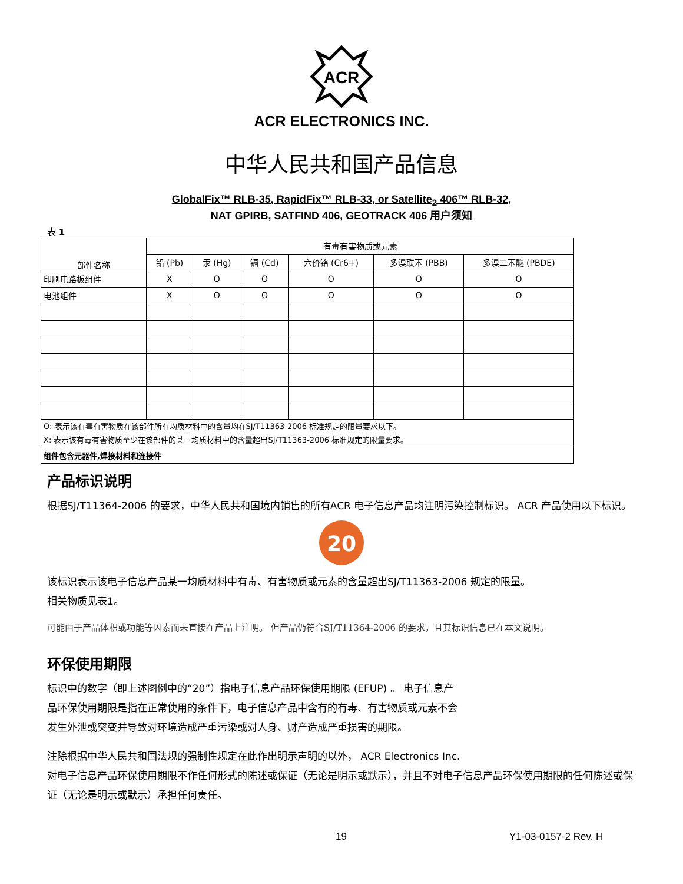ACR
ACR ELECTRONICS INC.
中华人民共和国产品信息
GlobalFix™ RLB-35, RapidFix™ RLB-33, or Satellite<sub>2</sub> 406™ RLB-32,
NAT GPIRB, SATFIND 406, GEOTRACK 406 用户须知
表 1
| 部件名称 | 有毒有害物质或元素 | | | | | |
| --- | --- | --- | --- | --- | --- | --- |
| | 铅 (Pb) | 汞 (Hg) | 镉 (Cd) | 六价铬 (Cr6+) | 多溴联苯 (PBB) | 多溴二苯醚 (PBDE) |
| 印刷电路板组件 | X | O | O | O | O | O |
| 电池组件 | X | O | O | O | O | O |
| O: 表示该有毒有害物质在该部件所有均质材料中的含量均在SJ/T11363-2006 标准规定的限量要求以下。 X: 表示该有毒有害物质至少在该部件的某一均质材料中的含量超出SJ/T11363-2006 标准规定的限量要求。 | | | | | | |
| 组件包含元器件,焊接材料和连接件 | | | | | | |
产品标识说明
根据SJ/T11364-2006 的要求，中华人民共和国境内销售的所有ACR 电子信息产品均注明污染控制标识。 ACR 产品使用以下标识。
20
该标识表示该电子信息产品某一均质材料中有毒、有害物质或元素的含量超出SJ/T11363-2006 规定的限量。
相关物质见表1。
可能由于产品体积或功能等因素而未直接在产品上注明。 但产品仍符合SJ/T11364-2006 的要求，且其标识信息已在本文说明。
环保使用期限
标识中的数字（即上述图例中的“20”）指电子信息产品环保使用期限 (EFUP) 。 电子信息产
品环保使用期限是指在正常使用的条件下，电子信息产品中含有的有毒、有害物质或元素不会
发生外泄或突变并导致对环境造成严重污染或对人身、财产造成严重损害的期限。
注除根据中华人民共和国法规的强制性规定在此作出明示声明的以外， ACR Electronics Inc.
对电子信息产品环保使用期限不作任何形式的陈述或保证（无论是明示或默示），并且不对电子信息产品环保使用期限的任何陈述或保证（无论是明示或默示）承担任何责任。
19 Y1-03-0157-2 Rev. H